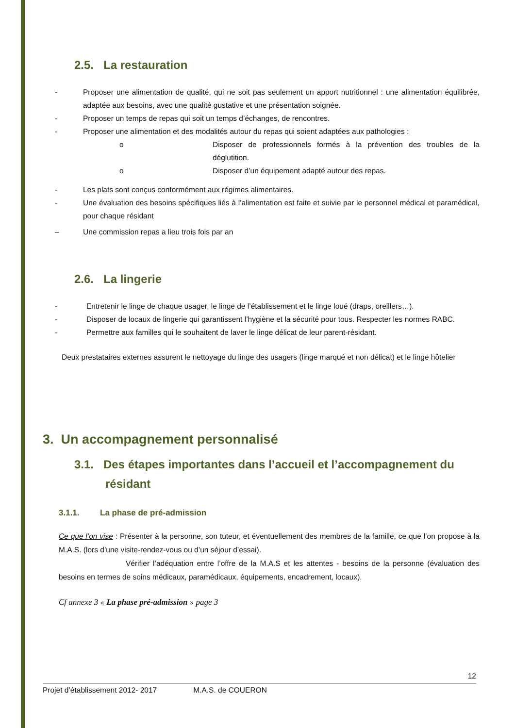2.5. La restauration
- Proposer une alimentation de qualité, qui ne soit pas seulement un apport nutritionnel : une alimentation équilibrée, adaptée aux besoins, avec une qualité gustative et une présentation soignée.
- Proposer un temps de repas qui soit un temps d’échanges, de rencontres.
- Proposer une alimentation et des modalités autour du repas qui soient adaptées aux pathologies :
o Disposer de professionnels formés à la prévention des troubles de la déglutition.
o Disposer d’un équipement adapté autour des repas.
- Les plats sont conçus conformément aux régimes alimentaires.
- Une évaluation des besoins spécifiques liés à l’alimentation est faite et suivie par le personnel médical et paramédical, pour chaque résidant
– Une commission repas a lieu trois fois par an
2.6. La lingerie
- Entretenir le linge de chaque usager, le linge de l’établissement et le linge loué (draps, oreillers…).
- Disposer de locaux de lingerie qui garantissent l’hygiène et la sécurité pour tous. Respecter les normes RABC.
- Permettre aux familles qui le souhaitent de laver le linge délicat de leur parent-résidant.
Deux prestataires externes assurent le nettoyage du linge des usagers (linge marqué et non délicat) et le linge hôtelier
3. Un accompagnement personnalisé
3.1. Des étapes importantes dans l’accueil et l’accompagnement du
résidant
3.1.1. La phase de pré-admission
Ce que l’on vise : Présenter à la personne, son tuteur, et éventuellement des membres de la famille, ce que l’on propose à la M.A.S. (lors d’une visite-rendez-vous ou d’un séjour d’essai).
Vérifier l’adéquation entre l’offre de la M.A.S et les attentes - besoins de la personne (évaluation des besoins en termes de soins médicaux, paramédicaux, équipements, encadrement, locaux).
Cf annexe 3 « La phase pré-admission » page 3
12
Projet d’établissement 2012- 2017 M.A.S. de COUERON